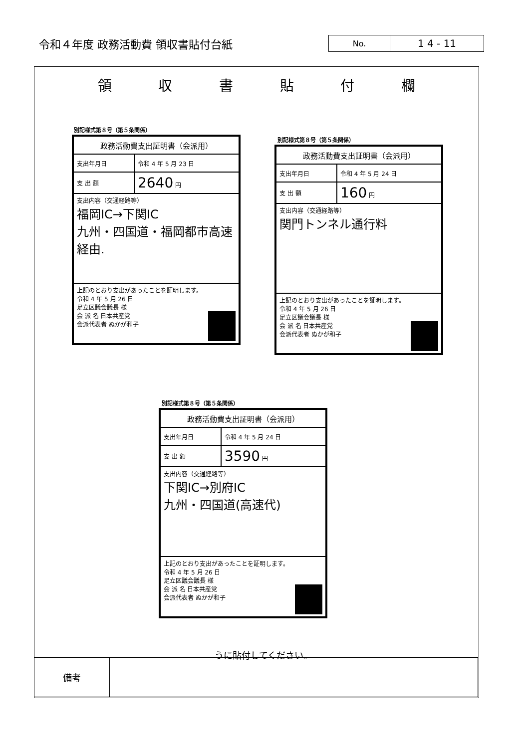令和４年度 政務活動費 領収書貼付台紙
No.
1 4 - 11
領収書貼付欄
別記様式第８号（第５条関係）
| 政務活動費支出証明書（会派用） | |
| 支出年月日 | 令和 4 年 5 月 23 日 |
| 支 出 額 | 2640 円 |
| 支出内容（交通経路等） 福岡IC→下関IC 九州・四国道・福岡都市高速 経由. | |
| 上記のとおり支出があったことを証明します。 令和 4 年 5 月 26 日 足立区議会議長 様 会 派 名 日本共産党 会派代表者 ぬかが和子 | |
別記様式第８号（第５条関係）
| 政務活動費支出証明書（会派用） | |
| 支出年月日 | 令和 4 年 5 月 24 日 |
| 支 出 額 | 160 円 |
| 支出内容（交通経路等） 関門トンネル通行料 | |
| 上記のとおり支出があったことを証明します。 令和 4 年 5 月 26 日 足立区議会議長 様 会 派 名 日本共産党 会派代表者 ぬかが和子 | |
別記様式第８号（第５条関係）
| 政務活動費支出証明書（会派用） | |
| 支出年月日 | 令和 4 年 5 月 24 日 |
| 支 出 額 | 3590 円 |
| 支出内容（交通経路等） 下関IC→別府IC 九州・四国道(高速代) | |
| 上記のとおり支出があったことを証明します。 令和 4 年 5 月 26 日 足立区議会議長 様 会 派 名 日本共産党 会派代表者 ぬかが和子 | |
うに貼付してください。
| 備考 | |